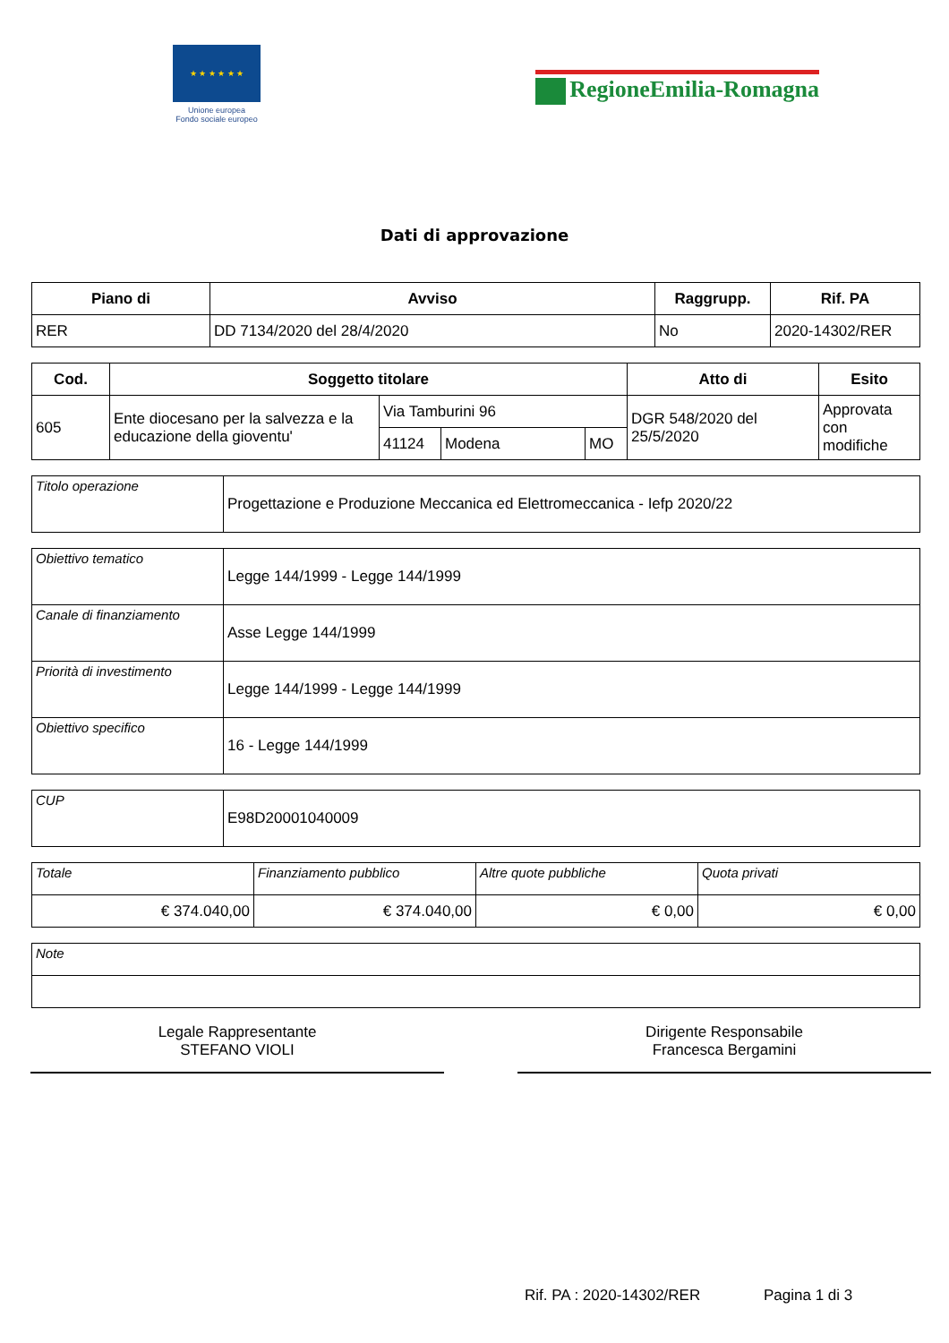★ ★ ★ ★ ★ ★
Unione europea
Fondo sociale europeo
RegioneEmilia-Romagna
Dati di approvazione
| Piano di | Avviso | Raggrupp. | Rif. PA |
| --- | --- | --- | --- |
| RER | DD 7134/2020 del 28/4/2020 | No | 2020-14302/RER |
| Cod. | Soggetto titolare | | | | Atto di | Esito |
| --- | --- | --- | --- | --- | --- | --- |
| 605 | Ente diocesano per la salvezza e la educazione della gioventu' | Via Tamburini 96 | | | DGR 548/2020 del 25/5/2020 | Approvata con modifiche |
| | | 41124 | Modena | MO | | |
| Titolo operazione | Progettazione e Produzione Meccanica ed Elettromeccanica - Iefp 2020/22 |
| Obiettivo tematico | Legge 144/1999 - Legge 144/1999 |
| Canale di finanziamento | Asse Legge 144/1999 |
| Priorità di investimento | Legge 144/1999 - Legge 144/1999 |
| Obiettivo specifico | 16 - Legge 144/1999 |
| CUP | E98D20001040009 |
| Totale | Finanziamento pubblico | Altre quote pubbliche | Quota privati |
| € 374.040,00 | € 374.040,00 | € 0,00 | € 0,00 |
| Note |
Legale Rappresentante
STEFANO VIOLI
Dirigente Responsabile
Francesca Bergamini
Rif. PA : 2020-14302/RER Pagina 1 di 3